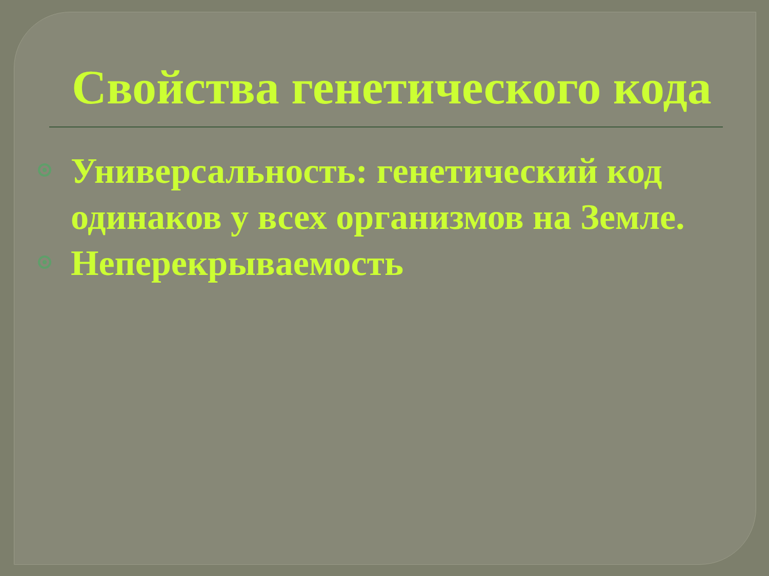Свойства генетического кода
Универсальность: генетический код одинаков у всех организмов на Земле.
Неперекрываемость